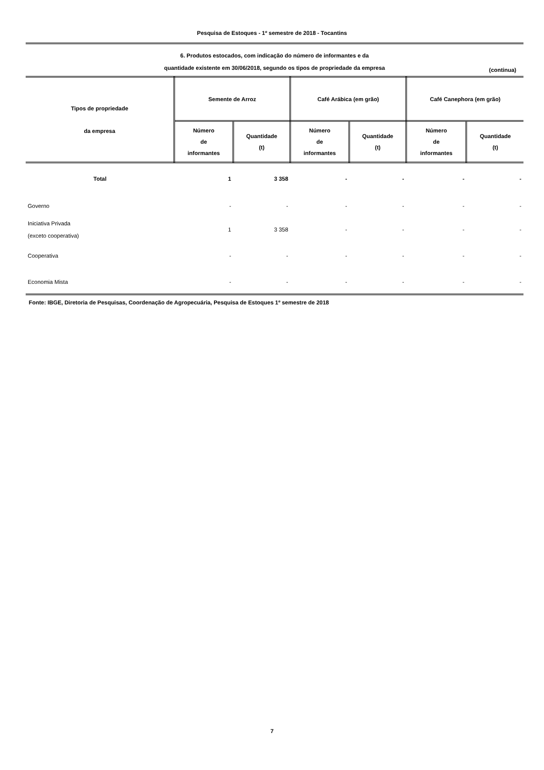Pesquisa de Estoques - 1º semestre de 2018 - Tocantins
6. Produtos estocados, com indicação do número de informantes e da
quantidade existente em 30/06/2018, segundo os tipos de propriedade da empresa
(continua)
| Tipos de propriedade da empresa | Semente de Arroz | | Café Arábica (em grão) | | Café Canephora (em grão) | |
| --- | --- | --- | --- | --- | --- | --- |
| | Número de informantes | Quantidade (t) | Número de informantes | Quantidade (t) | Número de informantes | Quantidade (t) |
| Total | 1 | 3 358 | - | - | - | - |
| Governo | - | - | - | - | - | - |
| Iniciativa Privada (exceto cooperativa) | 1 | 3 358 | - | - | - | - |
| Cooperativa | - | - | - | - | - | - |
| Economia Mista | - | - | - | - | - | - |
Fonte: IBGE, Diretoria de Pesquisas, Coordenação de Agropecuária, Pesquisa de Estoques 1º semestre de 2018
7